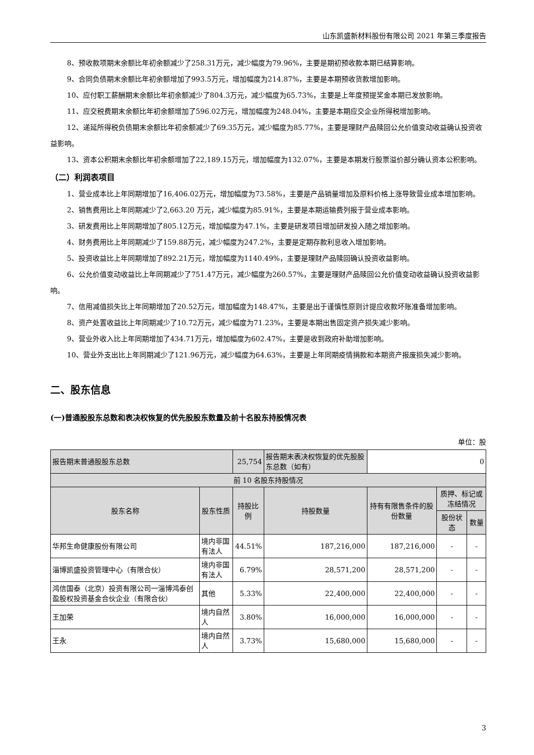山东凯盛新材料股份有限公司 2021 年第三季度报告
8、预收款项期末余额比年初余额减少了258.31万元，减少幅度为79.96%，主要是期初预收款本期已结算影响。
9、合同负债期末余额比年初余额增加了993.5万元，增加幅度为214.87%，主要是本期预收货款增加影响。
10、应付职工薪酬期末余额比年初余额减少了804.3万元，减少幅度为65.73%，主要是上年度预提奖金本期已发放影响。
11、应交税费期末余额比年初余额增加了596.02万元，增加幅度为248.04%，主要是本期应交企业所得税增加影响。
12、递延所得税负债期末余额比年初余额减少了69.35万元，减少幅度为85.77%，主要是理财产品赎回公允价值变动收益确认投资收益影响。
13、资本公积期末余额比年初余额增加了22,189.15万元，增加幅度为132.07%，主要是本期发行股票溢价部分确认资本公积影响。
（二）利润表项目
1、营业成本比上年同期增加了16,406.02万元，增加幅度为73.58%，主要是产品销量增加及原料价格上涨导致营业成本增加影响。
2、销售费用比上年同期减少了2,663.20 万元，减少幅度为85.91%，主要是本期运输费列报于营业成本影响。
3、研发费用比上年同期增加了805.12万元，增加幅度为47.1%，主要是研发项目增加研发投入随之增加影响。
4、财务费用比上年同期减少了159.88万元，减少幅度为247.2%，主要是定期存款利息收入增加影响。
5、投资收益比上年同期增加了892.21万元，增加幅度为1140.49%，主要是理财产品赎回确认投资收益影响。
6、公允价值变动收益比上年同期减少了751.47万元，减少幅度为260.57%，主要是理财产品赎回公允价值变动收益确认投资收益影响。
7、信用减值损失比上年同期增加了20.52万元，增加幅度为148.47%，主要是出于谨慎性原则计提应收款坏账准备增加影响。
8、资产处置收益比上年同期减少了10.72万元，减少幅度为71.23%，主要是本期出售固定资产损失减少影响。
9、营业外收入比上年同期增加了434.71万元，增加幅度为602.47%，主要是收到政府补助增加影响。
10、营业外支出比上年同期减少了121.96万元，减少幅度为64.63%，主要是上年同期疫情捐款和本期资产报废损失减少影响。
二、股东信息
(一)普通股股东总数和表决权恢复的优先股股东数量及前十名股东持股情况表
单位：股
| 报告期末普通股股东总数 | | 25,754 | 报告期末表决权恢复的优先股股东总数（如有） | 0 | | |
| 前 10 名股东持股情况 | | | | | | |
| 股东名称 | 股东性质 | 持股比例 | 持股数量 | 持有有限售条件的股份数量 | 质押、标记或冻结情况 | |
| | | | | | 股份状态 | 数量 |
| 华邦生命健康股份有限公司 | 境内非国有法人 | 44.51% | 187,216,000 | 187,216,000 | - | - |
| 淄博凯盛投资管理中心（有限合伙） | 境内非国有法人 | 6.79% | 28,571,200 | 28,571,200 | - | - |
| 鸿信国泰（北京）投资有限公司一淄博鸿泰创盈股权投资基金合伙企业（有限合伙） | 其他 | 5.33% | 22,400,000 | 22,400,000 | - | - |
| 王加荣 | 境内自然人 | 3.80% | 16,000,000 | 16,000,000 | - | - |
| 王永 | 境内自然人 | 3.73% | 15,680,000 | 15,680,000 | - | - |
3